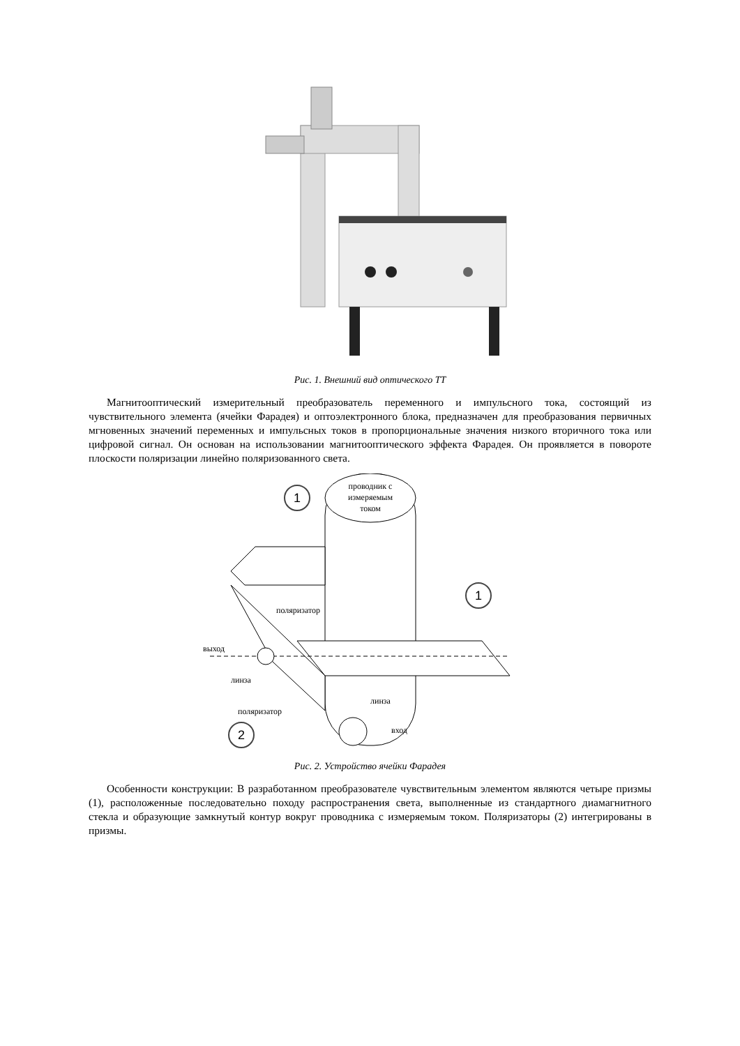Рис. 1. Внешний вид оптического ТТ
Магнитооптический измерительный преобразователь переменного и импульсного тока, состоящий из чувствительного элемента (ячейки Фарадея) и оптоэлектронного блока, предназначен для преобразования первичных мгновенных значений переменных и импульсных токов в пропорциональные значения низкого вторичного тока или цифровой сигнал. Он основан на использовании магнитооптического эффекта Фарадея. Он проявляется в повороте плоскости поляризации линейно поляризованного света.
проводник с
измеряемым
током
1
1
2
поляризатор
выход
линза
линза
поляризатор
вход
Рис. 2. Устройство ячейки Фарадея
Особенности конструкции: В разработанном преобразователе чувствительным элементом являются четыре призмы (1), расположенные последовательно походу распространения света, выполненные из стандартного диамагнитного стекла и образующие замкнутый контур вокруг проводника с измеряемым током. Поляризаторы (2) интегрированы в призмы.